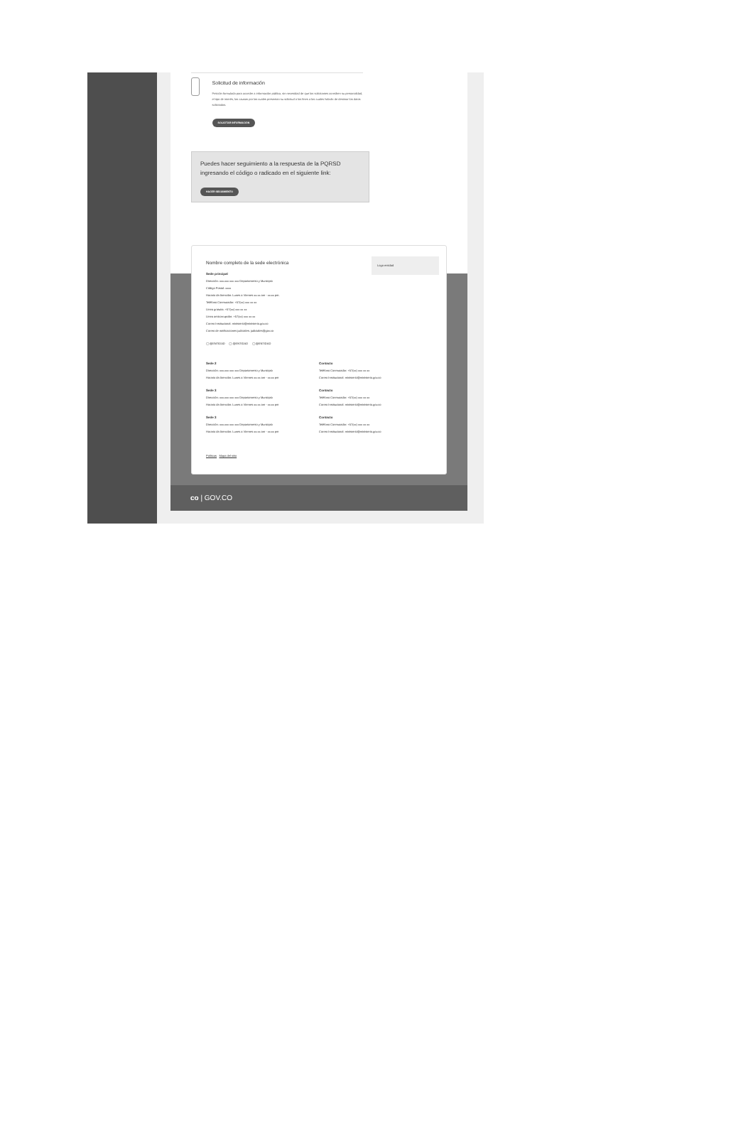Solicitud de información
Petición formulada para acceder a información pública, sin necesidad de que los solicitantes acrediten su personalidad, el tipo de interés, las causas por las cuales presentan su solicitud o los fines a los cuales habrán de destinar los datos solicitados.
SOLICITAR INFORMACIÓN
Puedes hacer seguimiento a la respuesta de la PQRSD ingresando el código o radicado en el siguiente link:
HACER SEGUIMIENTO
Nombre completo de la sede electrónica
Sede principal
Dirección: xxx.xxx xxx xxx Departamento y Municipio
Código Postal: xxxx
Horario de Atención: Lunes a Viernes xx:xx am - xx:xx pm.
Teléfono Conmutador: +57(xx) xxx xx xx
Línea gratuita: +57(xx) xxx xx xx
Línea anticorrupción: +57(xx) xxx xx xx
Correo Institucional: ministerio@ministerio.gov.co
Correo de notificaciones judiciales: judiciales@gov.co
Logo entidad
◯ @ENTIDAD ◯ @ENTIDAD ◯ @ENTIDAD
Sede 2
Dirección: xxx.xxx xxx xxx Departamento y Municipio
Horario de Atención: Lunes a Viernes xx:xx am - xx:xx pm
Contacto
Teléfono Conmutador: +57(xx) xxx xx xx
Correo Institucional: ministerio@ministerio.gov.co
Sede 3
Dirección: xxx.xxx xxx xxx Departamento y Municipio
Horario de Atención: Lunes a Viernes xx:xx am - xx:xx pm
Contacto
Teléfono Conmutador: +57(xx) xxx xx xx
Correo Institucional: ministerio@ministerio.gov.co
Sede 3
Dirección: xxx.xxx xxx xxx Departamento y Municipio
Horario de Atención: Lunes a Viernes xx:xx am - xx:xx pm
Contacto
Teléfono Conmutador: +57(xx) xxx xx xx
Correo Institucional: ministerio@ministerio.gov.co
Políticas Mapa del sitio
co | GOV.CO